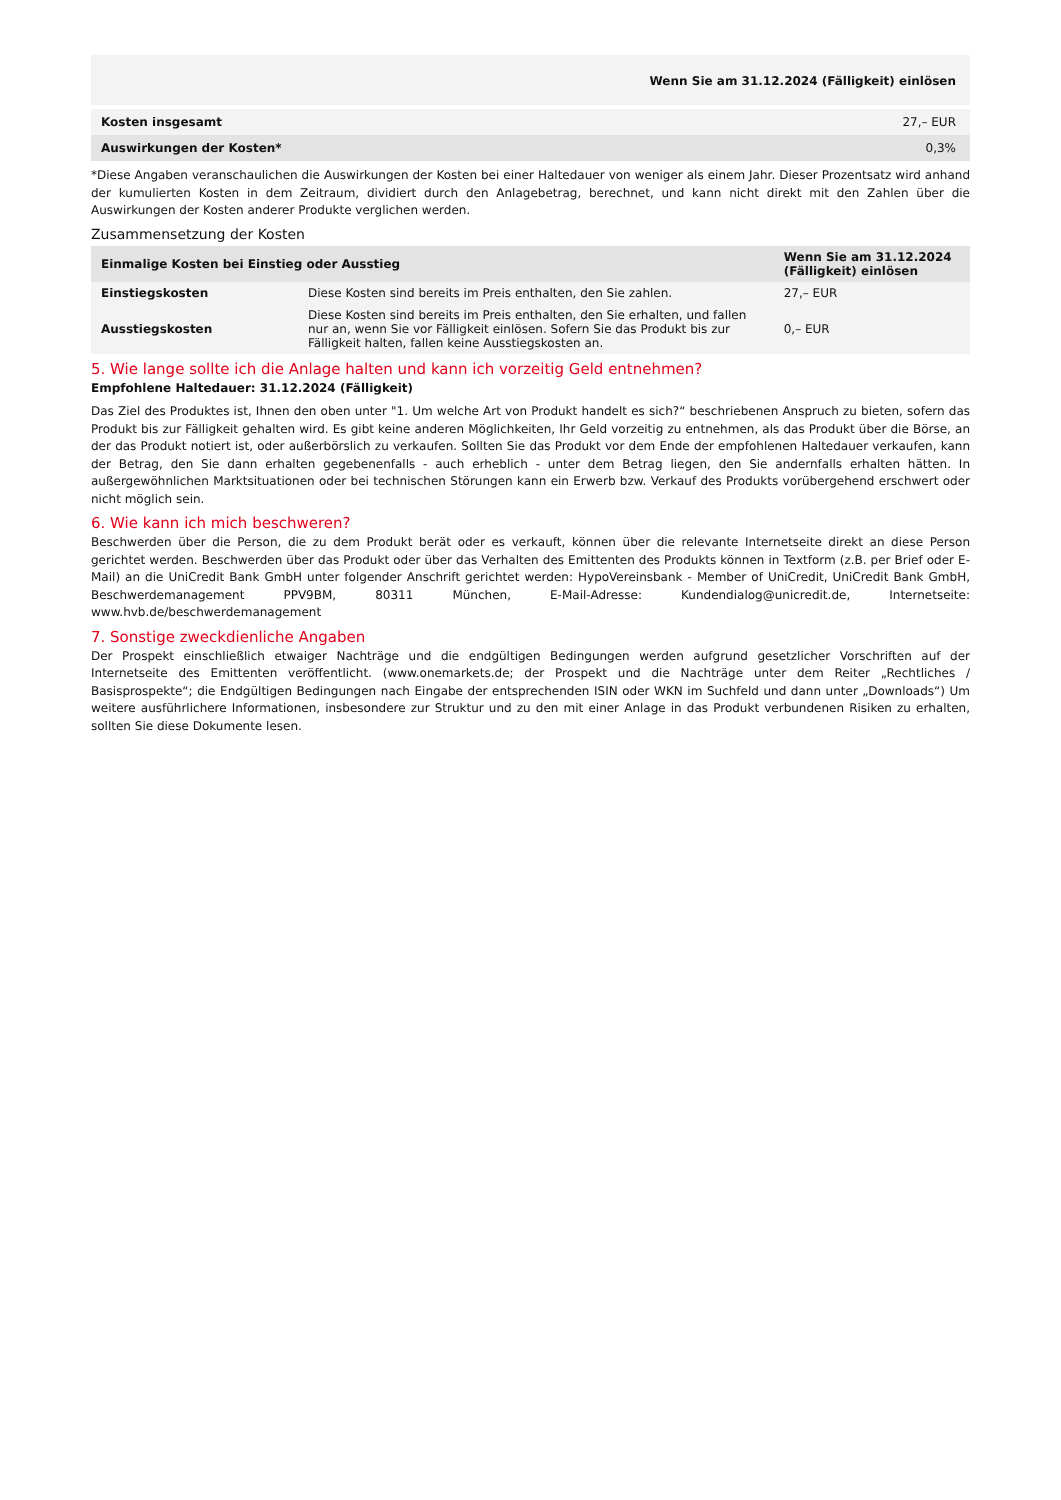| | Wenn Sie am 31.12.2024 (Fälligkeit) einlösen |
| Kosten insgesamt | 27,– EUR |
| Auswirkungen der Kosten* | 0,3% |
*Diese Angaben veranschaulichen die Auswirkungen der Kosten bei einer Haltedauer von weniger als einem Jahr. Dieser Prozentsatz wird anhand der kumulierten Kosten in dem Zeitraum, dividiert durch den Anlagebetrag, berechnet, und kann nicht direkt mit den Zahlen über die Auswirkungen der Kosten anderer Produkte verglichen werden.
Zusammensetzung der Kosten
| Einmalige Kosten bei Einstieg oder Ausstieg | | Wenn Sie am 31.12.2024 (Fälligkeit) einlösen |
| --- | --- | --- |
| Einstiegskosten | Diese Kosten sind bereits im Preis enthalten, den Sie zahlen. | 27,– EUR |
| Ausstiegskosten | Diese Kosten sind bereits im Preis enthalten, den Sie erhalten, und fallen nur an, wenn Sie vor Fälligkeit einlösen. Sofern Sie das Produkt bis zur Fälligkeit halten, fallen keine Ausstiegskosten an. | 0,– EUR |
5. Wie lange sollte ich die Anlage halten und kann ich vorzeitig Geld entnehmen?
Empfohlene Haltedauer: 31.12.2024 (Fälligkeit)
Das Ziel des Produktes ist, Ihnen den oben unter "1. Um welche Art von Produkt handelt es sich?“ beschriebenen Anspruch zu bieten, sofern das Produkt bis zur Fälligkeit gehalten wird. Es gibt keine anderen Möglichkeiten, Ihr Geld vorzeitig zu entnehmen, als das Produkt über die Börse, an der das Produkt notiert ist, oder außerbörslich zu verkaufen. Sollten Sie das Produkt vor dem Ende der empfohlenen Haltedauer verkaufen, kann der Betrag, den Sie dann erhalten gegebenenfalls - auch erheblich - unter dem Betrag liegen, den Sie andernfalls erhalten hätten. In außergewöhnlichen Marktsituationen oder bei technischen Störungen kann ein Erwerb bzw. Verkauf des Produkts vorübergehend erschwert oder nicht möglich sein.
6. Wie kann ich mich beschweren?
Beschwerden über die Person, die zu dem Produkt berät oder es verkauft, können über die relevante Internetseite direkt an diese Person gerichtet werden. Beschwerden über das Produkt oder über das Verhalten des Emittenten des Produkts können in Textform (z.B. per Brief oder E-Mail) an die UniCredit Bank GmbH unter folgender Anschrift gerichtet werden: HypoVereinsbank - Member of UniCredit, UniCredit Bank GmbH, Beschwerdemanagement PPV9BM, 80311 München, E-Mail-Adresse: Kundendialog@unicredit.de, Internetseite: www.hvb.de/beschwerdemanagement
7. Sonstige zweckdienliche Angaben
Der Prospekt einschließlich etwaiger Nachträge und die endgültigen Bedingungen werden aufgrund gesetzlicher Vorschriften auf der Internetseite des Emittenten veröffentlicht. (www.onemarkets.de; der Prospekt und die Nachträge unter dem Reiter „Rechtliches / Basisprospekte“; die Endgültigen Bedingungen nach Eingabe der entsprechenden ISIN oder WKN im Suchfeld und dann unter „Downloads“) Um weitere ausführlichere Informationen, insbesondere zur Struktur und zu den mit einer Anlage in das Produkt verbundenen Risiken zu erhalten, sollten Sie diese Dokumente lesen.